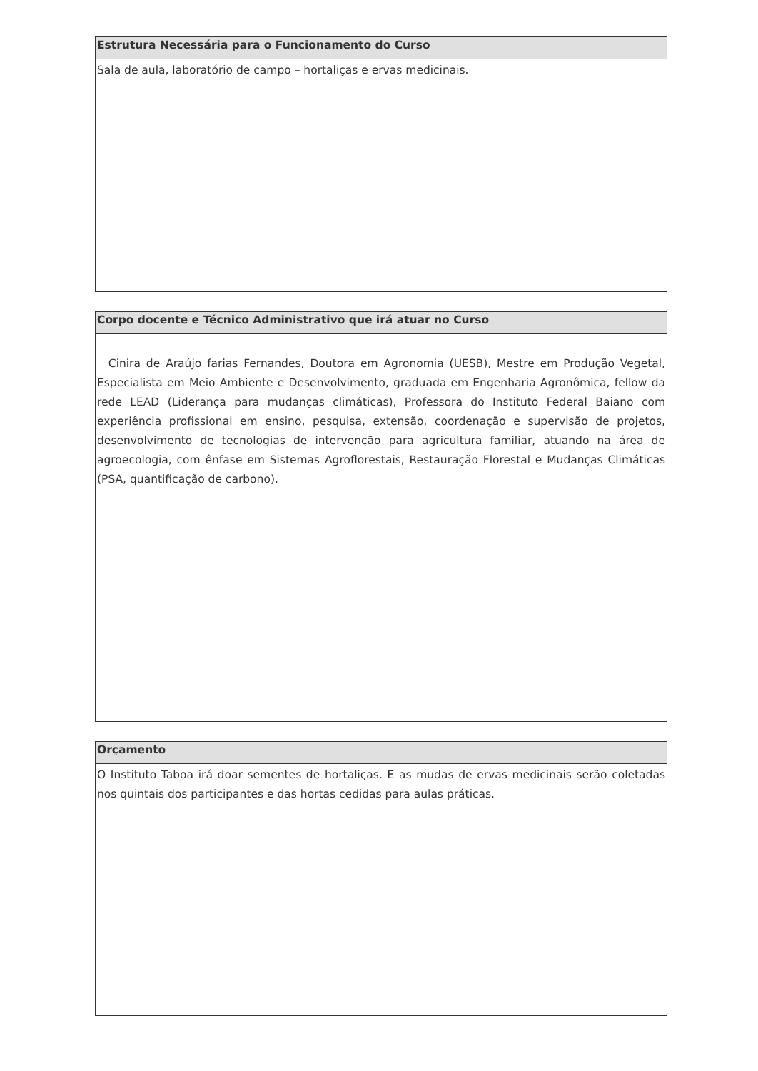| Estrutura Necessária para o Funcionamento do Curso |
| --- |
| Sala de aula, laboratório de campo – hortaliças e ervas medicinais. |
| Corpo docente e Técnico Administrativo que irá atuar no Curso |
| --- |
| Cinira de Araújo farias Fernandes, Doutora em Agronomia (UESB), Mestre em Produção Vegetal, Especialista em Meio Ambiente e Desenvolvimento, graduada em Engenharia Agronômica, fellow da rede LEAD (Liderança para mudanças climáticas), Professora do Instituto Federal Baiano com experiência profissional em ensino, pesquisa, extensão, coordenação e supervisão de projetos, desenvolvimento de tecnologias de intervenção para agricultura familiar, atuando na área de agroecologia, com ênfase em Sistemas Agroflorestais, Restauração Florestal e Mudanças Climáticas (PSA, quantificação de carbono). |
| Orçamento |
| --- |
| O Instituto Taboa irá doar sementes de hortaliças. E as mudas de ervas medicinais serão coletadas nos quintais dos participantes e das hortas cedidas para aulas práticas. |